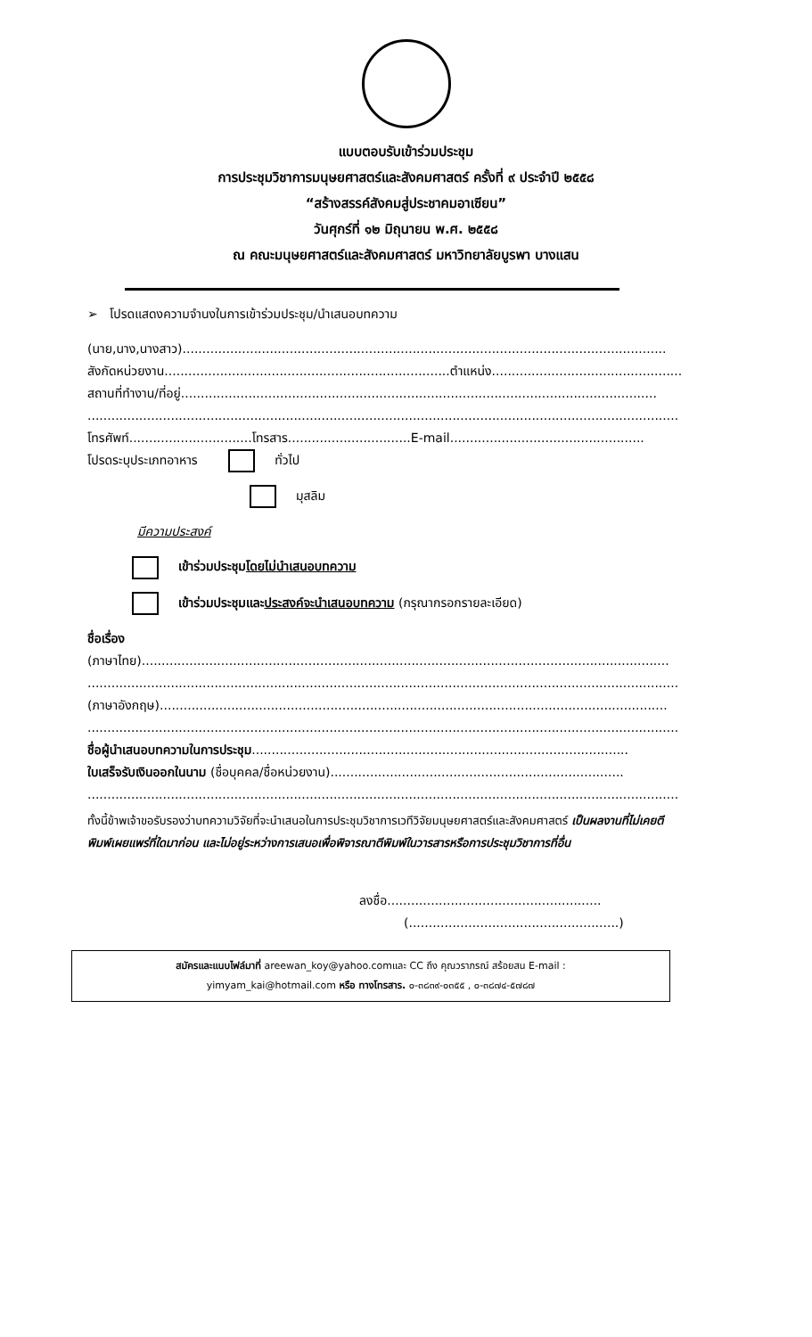แบบตอบรับเข้าร่วมประชุม
การประชุมวิชาการมนุษยศาสตร์และสังคมศาสตร์ ครั้งที่ ๙ ประจำปี ๒๕๕๘
“สร้างสรรค์สังคมสู่ประชาคมอาเซียน”
วันศุกร์ที่ ๑๒ มิถุนายน พ.ศ. ๒๕๕๘
ณ คณะมนุษยศาสตร์และสังคมศาสตร์ มหาวิทยาลัยบูรพา บางแสน
➢ โปรดแสดงความจำนงในการเข้าร่วมประชุม/นำเสนอบทความ
(นาย,นาง,นางสาว)..........................................................................................................................
สังกัดหน่วยงาน........................................................................ตำแหน่ง....................................................
สถานที่ทำงาน/ที่อยู่........................................................................................................................
.....................................................................................................................................................
โทรศัพท์...............................โทรสาร...............................E-mail.................................................
โปรดระบุประเภทอาหาร ทั่วไป
มุสลิม
มีความประสงค์
เข้าร่วมประชุมโดยไม่นำเสนอบทความ
เข้าร่วมประชุมและประสงค์จะนำเสนอบทความ (กรุณากรอกรายละเอียด)
ชื่อเรื่อง
(ภาษาไทย).....................................................................................................................................
.....................................................................................................................................................
(ภาษาอังกฤษ)................................................................................................................................
.....................................................................................................................................................
ชื่อผู้นำเสนอบทความในการประชุม...............................................................................................
ใบเสร็จรับเงินออกในนาม (ชื่อบุคคล/ชื่อหน่วยงาน)..........................................................................
.....................................................................................................................................................
ทั้งนี้ข้าพเจ้าขอรับรองว่าบทความวิจัยที่จะนำเสนอในการประชุมวิชาการเวทีวิจัยมนุษยศาสตร์และสังคมศาสตร์ เป็นผลงานที่ไม่เคยตีพิมพ์เผยแพร่ที่ใดมาก่อน และไม่อยู่ระหว่างการเสนอเพื่อพิจารณาตีพิมพ์ในวารสารหรือการประชุมวิชาการที่อื่น
ลงชื่อ......................................................
(.....................................................)
สมัครและแนบไฟล์มาที่ areewan_koy@yahoo.comและ CC ถึง คุณวราภรณ์ สร้อยสน E-mail :
yimyam_kai@hotmail.com หรือ ทางโทรสาร. ๐-๓๘๓๙-๐๓๕๕ , ๐-๓๘๗๔-๕๗๘๗